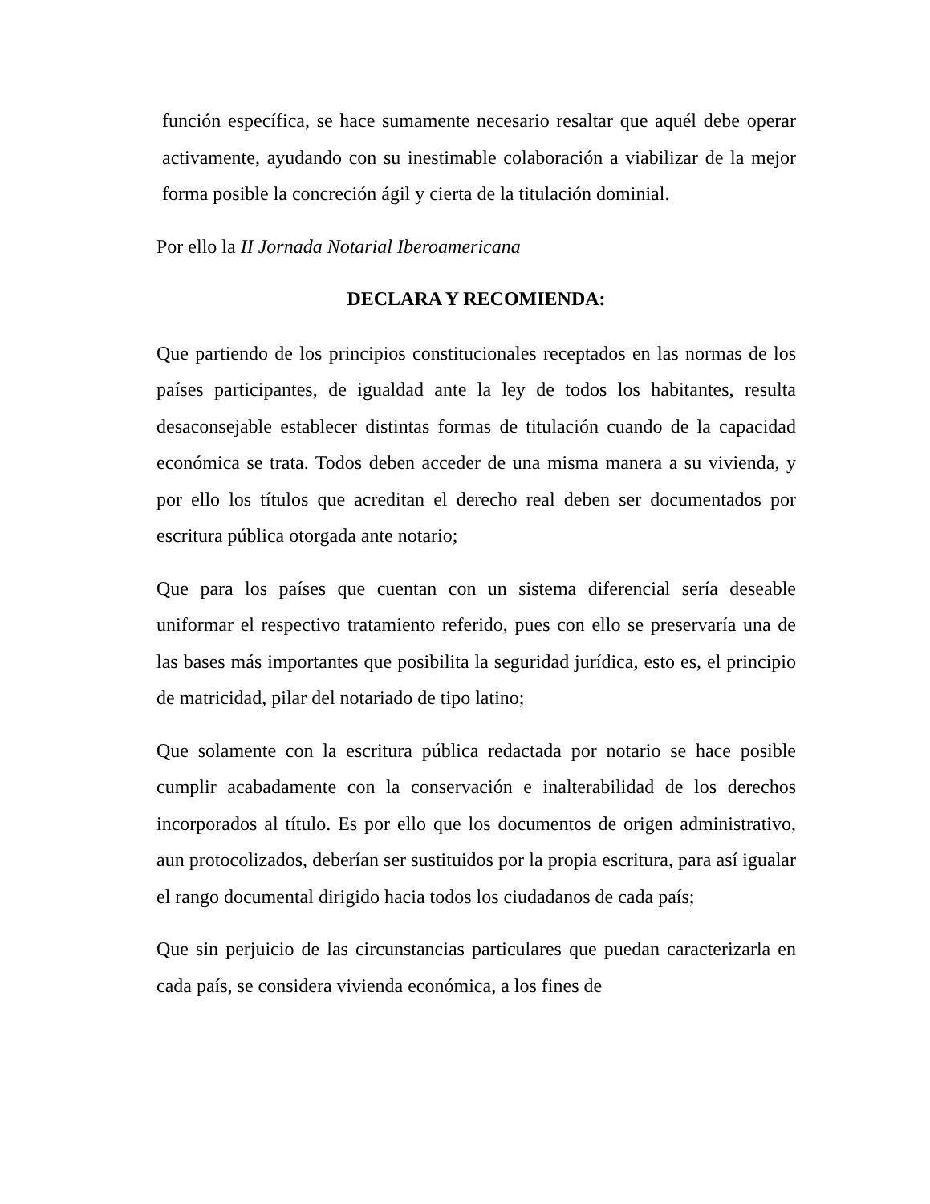función específica, se hace sumamente necesario resaltar que aquél debe operar activamente, ayudando con su inestimable colaboración a viabilizar de la mejor forma posible la concreción ágil y cierta de la titulación dominial.
Por ello la II Jornada Notarial Iberoamericana
DECLARA Y RECOMIENDA:
Que partiendo de los principios constitucionales receptados en las normas de los países participantes, de igualdad ante la ley de todos los habitantes, resulta desaconsejable establecer distintas formas de titulación cuando de la capacidad económica se trata. Todos deben acceder de una misma manera a su vivienda, y por ello los títulos que acreditan el derecho real deben ser documentados por escritura pública otorgada ante notario;
Que para los países que cuentan con un sistema diferencial sería deseable uniformar el respectivo tratamiento referido, pues con ello se preservaría una de las bases más importantes que posibilita la seguridad jurídica, esto es, el principio de matricidad, pilar del notariado de tipo latino;
Que solamente con la escritura pública redactada por notario se hace posible cumplir acabadamente con la conservación e inalterabilidad de los derechos incorporados al título. Es por ello que los documentos de origen administrativo, aun protocolizados, deberían ser sustituidos por la propia escritura, para así igualar el rango documental dirigido hacia todos los ciudadanos de cada país;
Que sin perjuicio de las circunstancias particulares que puedan caracterizarla en cada país, se considera vivienda económica, a los fines de